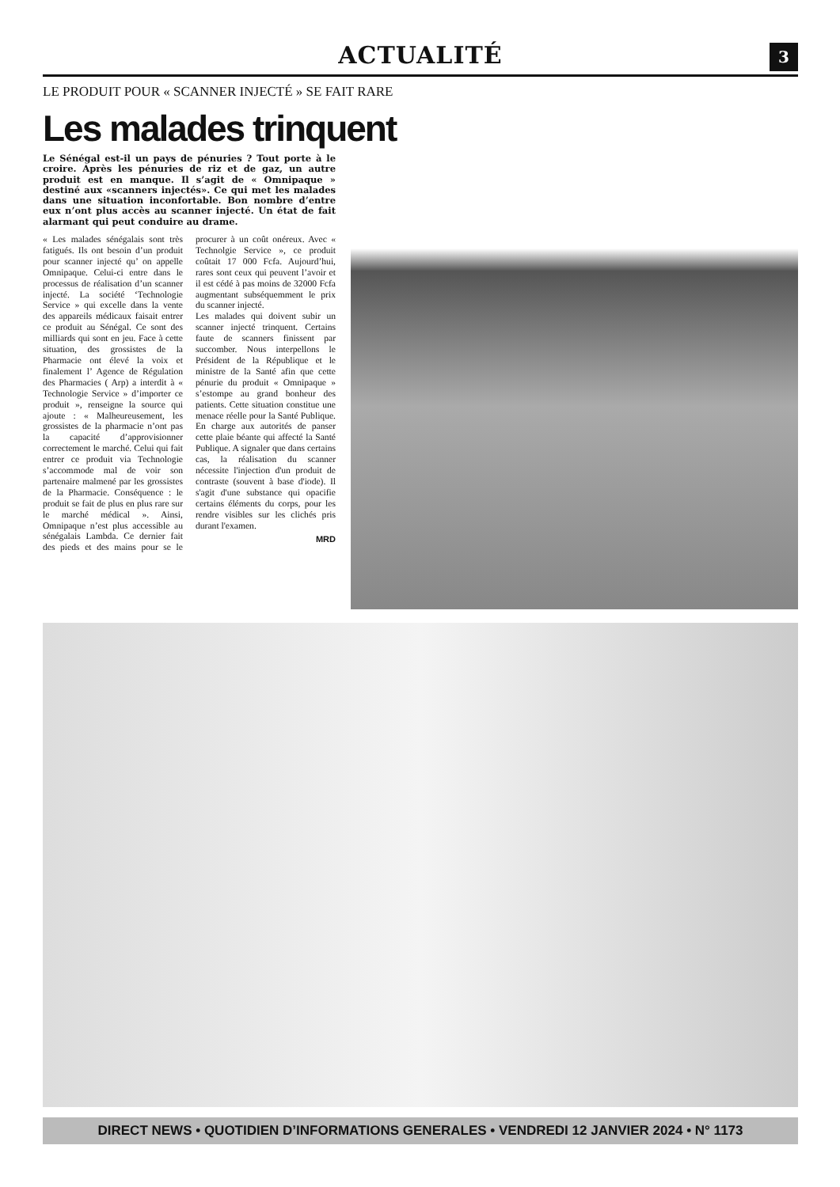ACTUALITÉ
3
LE PRODUIT POUR « SCANNER INJECTÉ » SE FAIT RARE
Les malades trinquent
Le Sénégal est-il un pays de pénuries ? Tout porte à le croire. Après les pénuries de riz et de gaz, un autre produit est en manque. Il s’agit de « Omnipaque » destiné aux «scanners injectés». Ce qui met les malades dans une situation inconfortable. Bon nombre d’entre eux n’ont plus accès au scanner injecté. Un état de fait alarmant qui peut conduire au drame.
« Les malades sénégalais sont très fatigués. Ils ont besoin d’un produit pour scanner injecté qu’ on appelle Omnipaque. Celui-ci entre dans le processus de réalisation d’un scanner injecté. La société ‘Technologie Service » qui excelle dans la vente des appareils médicaux faisait entrer ce produit au Sénégal. Ce sont des milliards qui sont en jeu. Face à cette situation, des grossistes de la Pharmacie ont élevé la voix et finalement l’ Agence de Régulation des Pharmacies ( Arp) a interdit à « Technologie Service » d’importer ce produit », renseigne la source qui ajoute : « Malheureusement, les grossistes de la pharmacie n’ont pas la capacité d’approvisionner correctement le marché. Celui qui fait entrer ce produit via Technologie s’accommode mal de voir son partenaire malmené par les grossistes de la Pharmacie. Conséquence : le produit se fait de plus en plus rare sur le marché médical ». Ainsi, Omnipaque n’est plus accessible au sénégalais Lambda. Ce dernier fait des pieds et des mains pour se le procurer à un coût onéreux. Avec « Technolgie Service », ce produit coûtait 17 000 Fcfa. Aujourd’hui, rares sont ceux qui peuvent l’avoir et il est cédé à pas moins de 32000 Fcfa augmentant subséquemment le prix du scanner injecté.
Les malades qui doivent subir un scanner injecté trinquent. Certains faute de scanners finissent par succomber. Nous interpellons le Président de la République et le ministre de la Santé afin que cette pénurie du produit « Omnipaque » s’estompe au grand bonheur des patients. Cette situation constitue une menace réelle pour la Santé Publique. En charge aux autorités de panser cette plaie béante qui affecté la Santé Publique. A signaler que dans certains cas, la réalisation du scanner nécessite l'injection d'un produit de contraste (souvent à base d'iode). Il s'agit d'une substance qui opacifie certains éléments du corps, pour les rendre visibles sur les clichés pris durant l'examen.
MRD
DIRECT NEWS • QUOTIDIEN D’INFORMATIONS GENERALES • VENDREDI 12 JANVIER 2024 • N° 1173